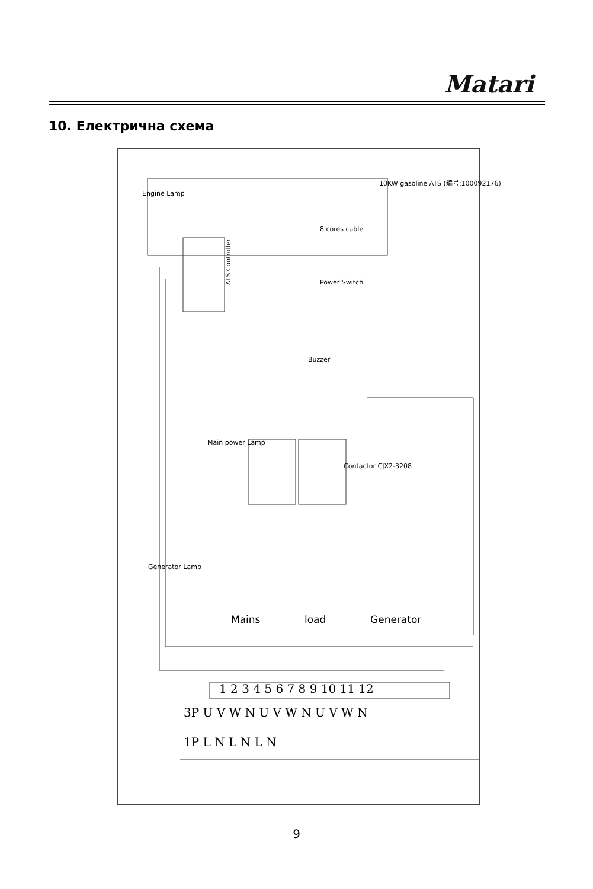Matari
10. Електрична схема
ATS Controller
Mains load Generator
1 2 3 4 5 6 7 8 9 10 11 12
3P U V W N U V W N U V W N
1P L N L N L N
Contactor CJX2-3208
10KW gasoline ATS (编号:100092176)
Engine Lamp
8 cores cable
Power Switch
Buzzer
Main power Lamp
Generator Lamp
9